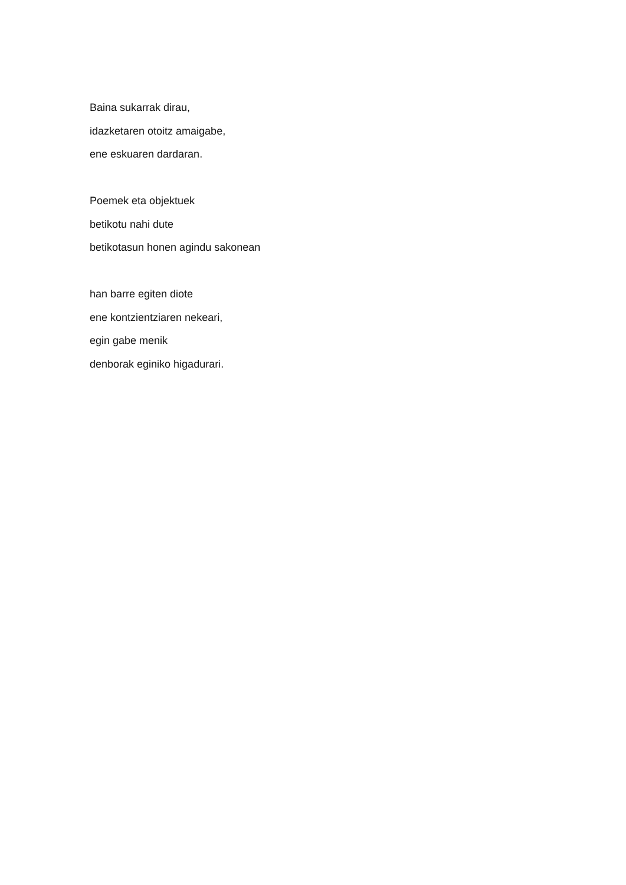Baina sukarrak dirau,
idazketaren otoitz amaigabe,
ene eskuaren dardaran.
Poemek eta objektuek
betikotu nahi dute
betikotasun honen agindu sakonean
han barre egiten diote
ene kontzientziaren nekeari,
egin gabe menik
denborak eginiko higadurari.